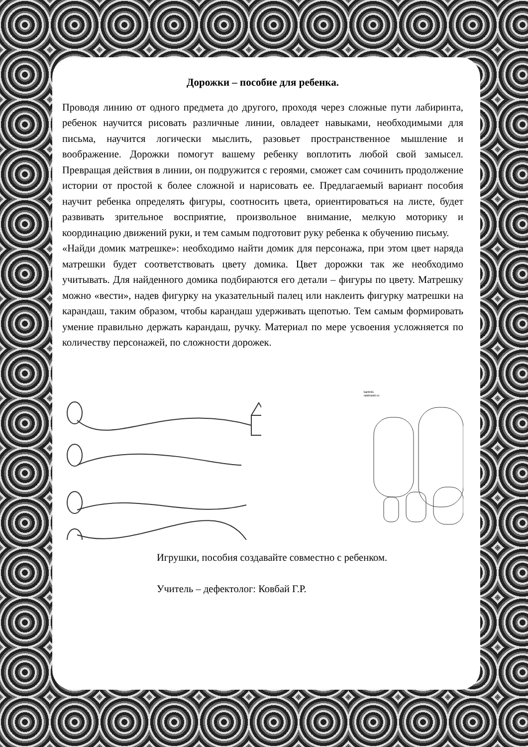Дорожки – пособие для ребенка.
Проводя линию от одного предмета до другого, проходя через сложные пути лабиринта, ребенок научится рисовать различные линии, овладеет навыками, необходимыми для письма, научится логически мыслить, разовьет пространственное мышление и воображение. Дорожки помогут вашему ребенку воплотить любой свой замысел. Превращая действия в линии, он подружится с героями, сможет сам сочинить продолжение истории от простой к более сложной и нарисовать ее. Предлагаемый вариант пособия научит ребенка определять фигуры, соотносить цвета, ориентироваться на листе, будет развивать зрительное восприятие, произвольное внимание, мелкую моторику и координацию движений руки, и тем самым подготовит руку ребенка к обучению письму.
«Найди домик матрешке»: необходимо найти домик для персонажа, при этом цвет наряда матрешки будет соответствовать цвету домика. Цвет дорожки так же необходимо учитывать. Для найденного домика подбираются его детали – фигуры по цвету. Матрешку можно «вести», надев фигурку на указательный палец или наклеить фигурку матрешки на карандаш, таким образом, чтобы карандаш удерживать щепотью. Тем самым формировать умение правильно держать карандаш, ручку. Материал по мере усвоения усложняется по количеству персонажей, по сложности дорожек.
kartinki-
raskraski.ru
Игрушки, пособия создавайте совместно с ребенком.
Учитель – дефектолог: Ковбай Г.Р.